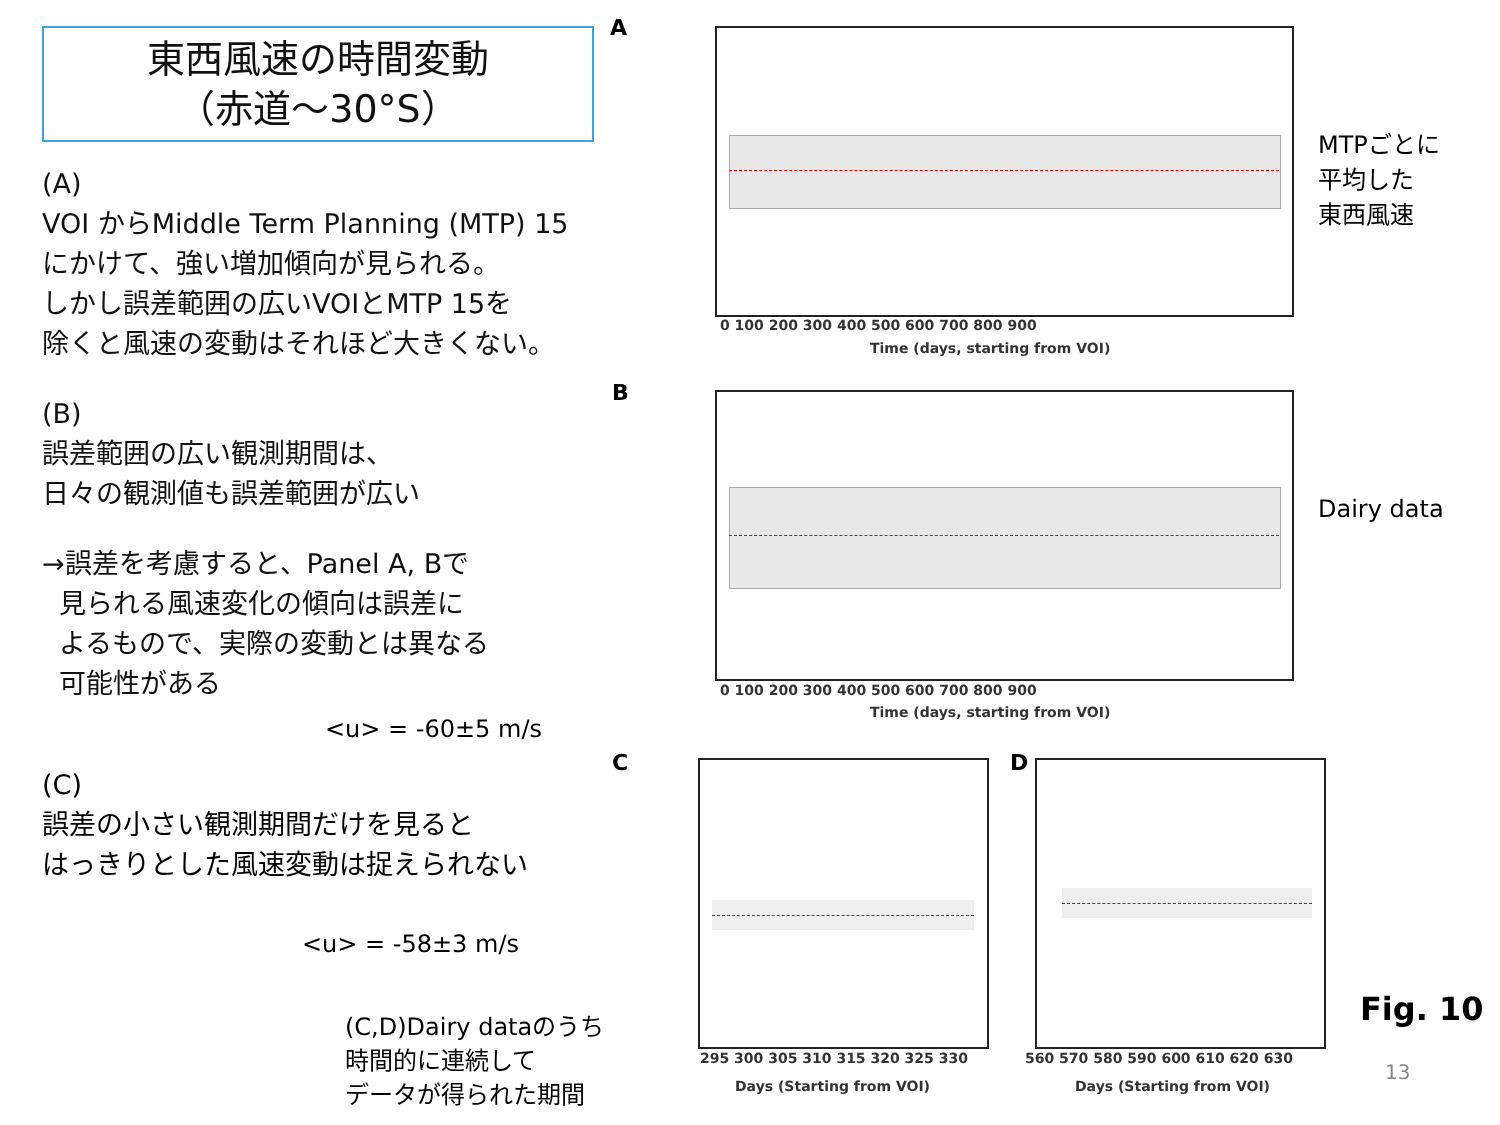東西風速の時間変動
（赤道～30°S）
(A)
VOI からMiddle Term Planning (MTP) 15
にかけて、強い増加傾向が見られる。
しかし誤差範囲の広いVOIとMTP 15を
除くと風速の変動はそれほど大きくない。
(B)
誤差範囲の広い観測期間は、
日々の観測値も誤差範囲が広い
→誤差を考慮すると、Panel A, Bで
見られる風速変化の傾向は誤差に
よるもので、実際の変動とは異なる
可能性がある
<u> = -60±5 m/s
(C)
誤差の小さい観測期間だけを見ると
はっきりとした風速変動は捉えられない
<u> = -58±3 m/s
(C,D)Dairy dataのうち
時間的に連続して
データが得られた期間
A
Time (days, starting from VOI)
0 100 200 300 400 500 600 700 800 900
MTPごとに
平均した
東西風速
B
0 100 200 300 400 500 600 700 800 900
Time (days, starting from VOI)
Dairy data
C
295 300 305 310 315 320 325 330
Days (Starting from VOI)
D
560 570 580 590 600 610 620 630
Days (Starting from VOI)
Fig. 10
13